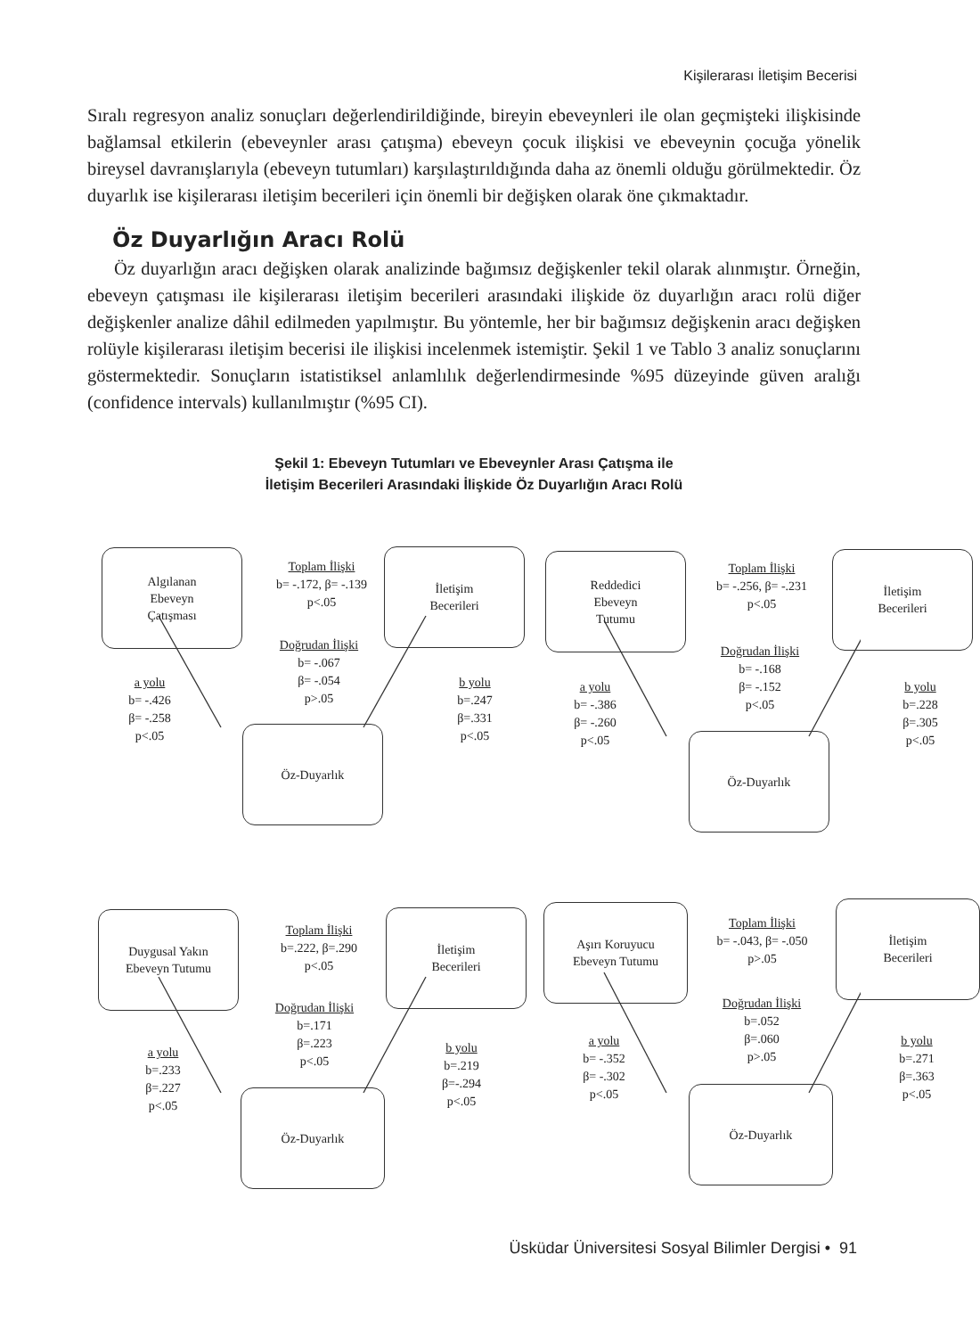Kişilerarası İletişim Becerisi
Sıralı regresyon analiz sonuçları değerlendirildiğinde, bireyin ebeveynleri ile olan geçmişteki ilişkisinde bağlamsal etkilerin (ebeveynler arası çatışma) ebeveyn çocuk ilişkisi ve ebeveynin çocuğa yönelik bireysel davranışlarıyla (ebeveyn tutumları) karşılaştırıldığında daha az önemli olduğu görülmektedir. Öz duyarlık ise kişilerarası iletişim becerileri için önemli bir değişken olarak öne çıkmaktadır.
Öz Duyarlığın Aracı Rolü
Öz duyarlığın aracı değişken olarak analizinde bağımsız değişkenler tekil olarak alınmıştır. Örneğin, ebeveyn çatışması ile kişilerarası iletişim becerileri arasındaki ilişkide öz duyarlığın aracı rolü diğer değişkenler analize dâhil edilmeden yapılmıştır. Bu yöntemle, her bir bağımsız değişkenin aracı değişken rolüyle kişilerarası iletişim becerisi ile ilişkisi incelenmek istemiştir. Şekil 1 ve Tablo 3 analiz sonuçlarını göstermektedir. Sonuçların istatistiksel anlamlılık değerlendirmesinde %95 düzeyinde güven aralığı (confidence intervals) kullanılmıştır (%95 CI).
Şekil 1: Ebeveyn Tutumları ve Ebeveynler Arası Çatışma ile
İletişim Becerileri Arasındaki İlişkide Öz Duyarlığın Aracı Rolü
Algılanan
Ebeveyn
Çatışması
Toplam İlişki
b= -.172, β= -.139
p<.05
İletişim
Becerileri
Doğrudan İlişki
b= -.067
β= -.054
p>.05
a yolu
b= -.426
β= -.258
p<.05
b yolu
b=.247
β=.331
p<.05
Öz-Duyarlık
Reddedici
Ebeveyn
Tutumu
Toplam İlişki
b= -.256, β= -.231
p<.05
İletişim
Becerileri
Doğrudan İlişki
b= -.168
β= -.152
p<.05
a yolu
b= -.386
β= -.260
p<.05
b yolu
b=.228
β=.305
p<.05
Öz-Duyarlık
Duygusal Yakın
Ebeveyn Tutumu
Toplam İlişki
b=.222, β=.290
p<.05
İletişim
Becerileri
Doğrudan İlişki
b=.171
β=.223
p<.05
a yolu
b=.233
β=.227
p<.05
b yolu
b=.219
β=-.294
p<.05
Öz-Duyarlık
Aşırı Koruyucu
Ebeveyn Tutumu
Toplam İlişki
b= -.043, β= -.050
p>.05
İletişim
Becerileri
Doğrudan İlişki
b=.052
β=.060
p>.05
a yolu
b= -.352
β= -.302
p<.05
b yolu
b=.271
β=.363
p<.05
Öz-Duyarlık
Üsküdar Üniversitesi Sosyal Bilimler Dergisi • 91